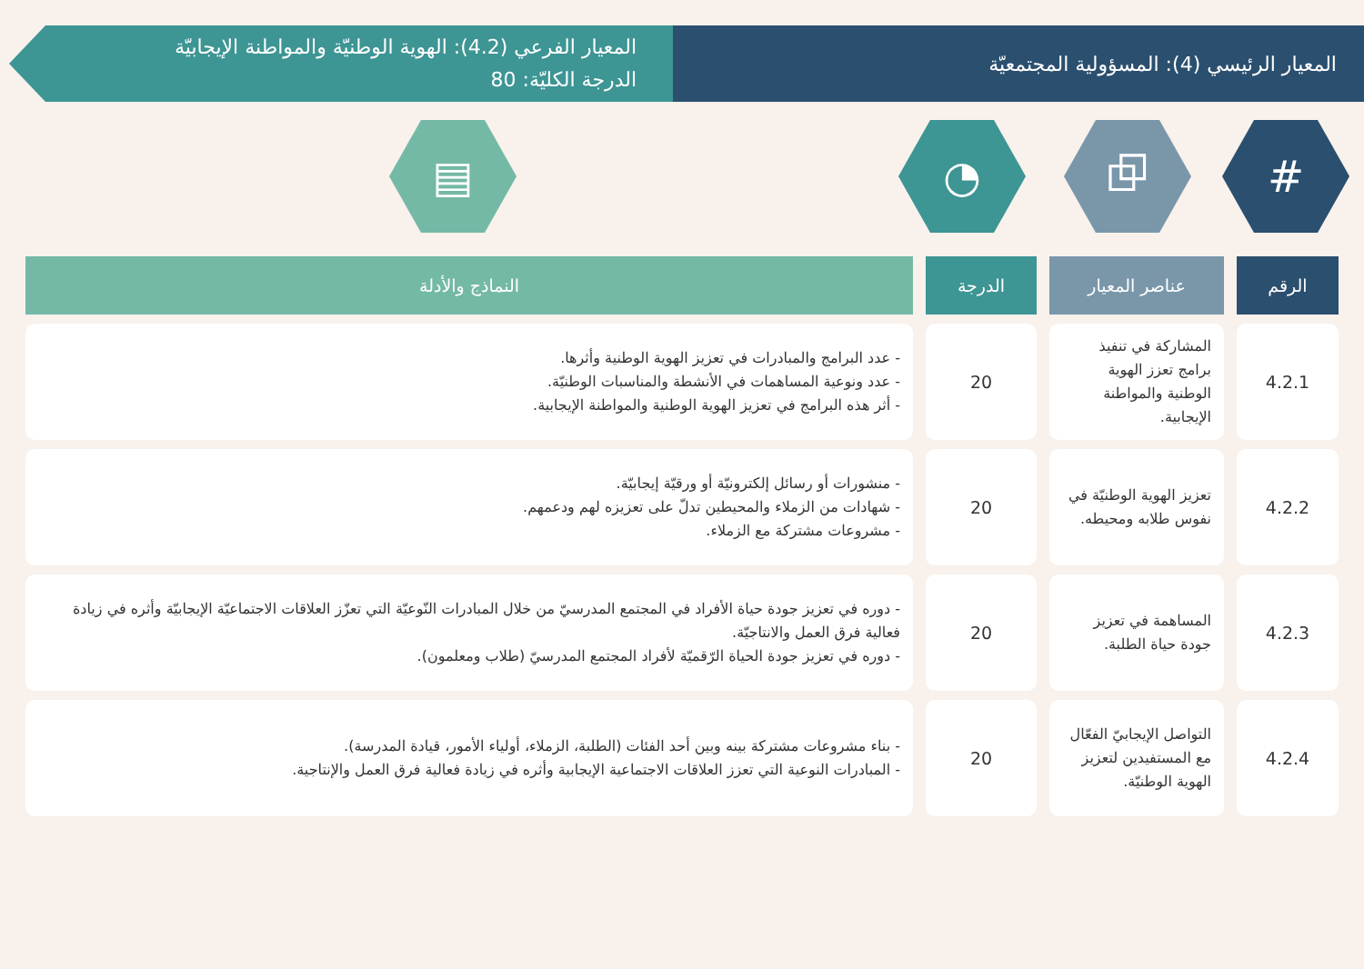المعيار الرئيسي (4): المسؤولية المجتمعيّة
المعيار الفرعي (4.2): الهوية الوطنيّة والمواطنة الإيجابيّة
الدرجة الكليّة: 80
# ⧉ ◔ ▤
| الرقم | عناصر المعيار | الدرجة | النماذج والأدلة |
| --- | --- | --- | --- |
| 4.2.1 | المشاركة في تنفيذ برامج تعزز الهوية الوطنية والمواطنة الإيجابية. | 20 | - عدد البرامج والمبادرات في تعزيز الهوية الوطنية وأثرها. - عدد ونوعية المساهمات في الأنشطة والمناسبات الوطنيّة. - أثر هذه البرامج في تعزيز الهوية الوطنية والمواطنة الإيجابية. |
| 4.2.2 | تعزيز الهوية الوطنيّة في نفوس طلابه ومحيطه. | 20 | - منشورات أو رسائل إلكترونيّة أو ورقيّة إيجابيّة. - شهادات من الزملاء والمحيطين تدلّ على تعزيزه لهم ودعمهم. - مشروعات مشتركة مع الزملاء. |
| 4.2.3 | المساهمة في تعزيز جودة حياة الطلبة. | 20 | - دوره في تعزيز جودة حياة الأفراد في المجتمع المدرسيّ من خلال المبادرات النّوعيّة التي تعزّز العلاقات الاجتماعيّة الإيجابيّة وأثره في زيادة فعالية فرق العمل والانتاجيّة. - دوره في تعزيز جودة الحياة الرّقميّة لأفراد المجتمع المدرسيّ (طلاب ومعلمون). |
| 4.2.4 | التواصل الإيجابيّ الفعّال مع المستفيدين لتعزيز الهوية الوطنيّة. | 20 | - بناء مشروعات مشتركة بينه وبين أحد الفئات (الطلبة، الزملاء، أولياء الأمور، قيادة المدرسة). - المبادرات النوعية التي تعزز العلاقات الاجتماعية الإيجابية وأثره في زيادة فعالية فرق العمل والإنتاجية. |